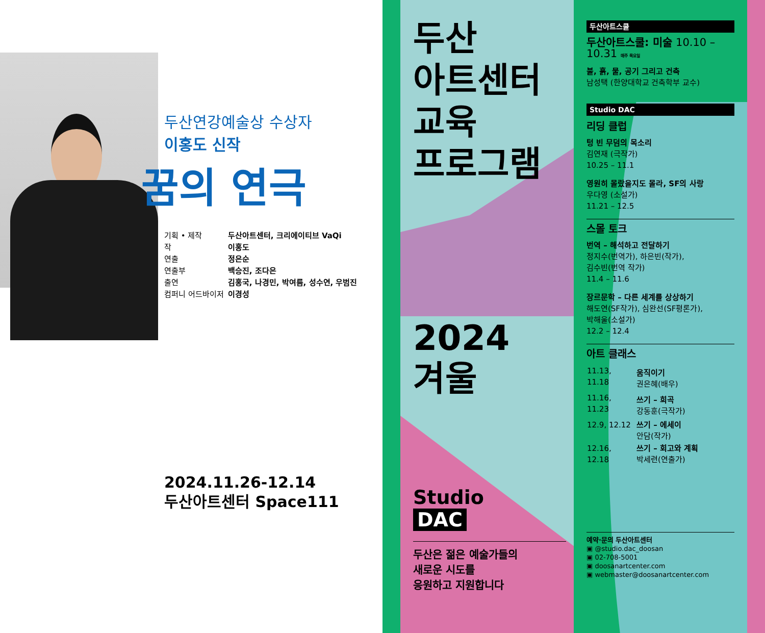두산연강예술상 수상자
이홍도 신작
꿈의 연극
| 기획 • 제작 | 두산아트센터, 크리에이티브 VaQi |
| 작 | 이홍도 |
| 연출 | 정은순 |
| 연출부 | 백승진, 조다은 |
| 출연 | 김홍국, 나경민, 박여름, 성수연, 우범진 |
| 컴퍼니 어드바이저 | 이경성 |
2024.11.26-12.14
두산아트센터 Space111
두산
아트센터
교육
프로그램
2024
겨울
Studio
DAC
두산은 젊은 예술가들의
새로운 시도를
응원하고 지원합니다
두산아트스쿨
두산아트스쿨: 미술 10.10 – 10.31 매주 목요일
불, 흙, 물, 공기 그리고 건축
남성택 (한양대학교 건축학부 교수)
Studio DAC
리딩 클럽
텅 빈 무덤의 목소리
김연재 (극작가)
10.25 – 11.1
영원히 몰랐을지도 몰라, SF의 사랑
우다영 (소설가)
11.21 – 12.5
스몰 토크
번역 – 해석하고 전달하기
정지수(번역가), 하은빈(작가),
김수빈(번역 작가)
11.4 – 11.6
장르문학 – 다른 세계를 상상하기
해도연(SF작가), 심완선(SF평론가),
박해울(소설가)
12.2 – 12.4
아트 클래스
| 11.13, 11.18 | 움직이기 권은혜(배우) |
| 11.16, 11.23 | 쓰기 – 희곡 강동훈(극작가) |
| 12.9, 12.12 | 쓰기 – 에세이 안담(작가) |
| 12.16, 12.18 | 쓰기 – 회고와 계획 박세련(연출가) |
예약·문의 두산아트센터
▣ @studio.dac_doosan
▣ 02-708-5001
▣ doosanartcenter.com
▣ webmaster@doosanartcenter.com